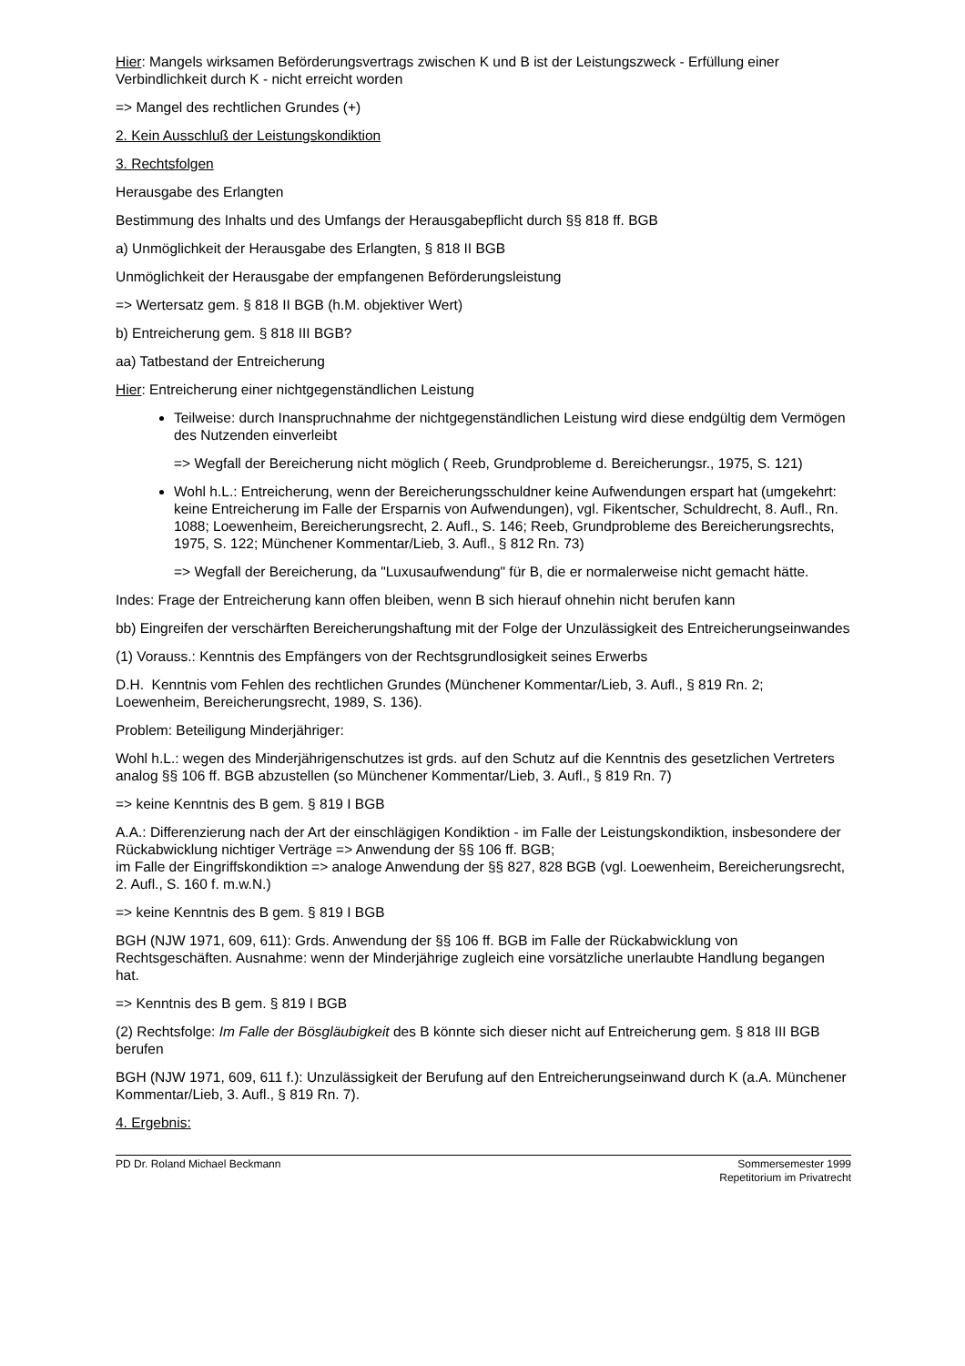Hier: Mangels wirksamen Beförderungsvertrags zwischen K und B ist der Leistungszweck - Erfüllung einer Verbindlichkeit durch K - nicht erreicht worden
=> Mangel des rechtlichen Grundes (+)
2. Kein Ausschluß der Leistungskondiktion
3. Rechtsfolgen
Herausgabe des Erlangten
Bestimmung des Inhalts und des Umfangs der Herausgabepflicht durch §§ 818 ff. BGB
a) Unmöglichkeit der Herausgabe des Erlangten, § 818 II BGB
Unmöglichkeit der Herausgabe der empfangenen Beförderungsleistung
=> Wertersatz gem. § 818 II BGB (h.M. objektiver Wert)
b) Entreicherung gem. § 818 III BGB?
aa) Tatbestand der Entreicherung
Hier: Entreicherung einer nichtgegenständlichen Leistung
Teilweise: durch Inanspruchnahme der nichtgegenständlichen Leistung wird diese endgültig dem Vermögen des Nutzenden einverleibt
=> Wegfall der Bereicherung nicht möglich ( Reeb, Grundprobleme d. Bereicherungsr., 1975, S. 121)
Wohl h.L.: Entreicherung, wenn der Bereicherungsschuldner keine Aufwendungen erspart hat (umgekehrt: keine Entreicherung im Falle der Ersparnis von Aufwendungen), vgl. Fikentscher, Schuldrecht, 8. Aufl., Rn. 1088; Loewenheim, Bereicherungsrecht, 2. Aufl., S. 146; Reeb, Grundprobleme des Bereicherungsrechts, 1975, S. 122; Münchener Kommentar/Lieb, 3. Aufl., § 812 Rn. 73)
=> Wegfall der Bereicherung, da "Luxusaufwendung" für B, die er normalerweise nicht gemacht hätte.
Indes: Frage der Entreicherung kann offen bleiben, wenn B sich hierauf ohnehin nicht berufen kann
bb) Eingreifen der verschärften Bereicherungshaftung mit der Folge der Unzulässigkeit des Entreicherungseinwandes
(1) Vorauss.: Kenntnis des Empfängers von der Rechtsgrundlosigkeit seines Erwerbs
D.H. Kenntnis vom Fehlen des rechtlichen Grundes (Münchener Kommentar/Lieb, 3. Aufl., § 819 Rn. 2; Loewenheim, Bereicherungsrecht, 1989, S. 136).
Problem: Beteiligung Minderjähriger:
Wohl h.L.: wegen des Minderjährigenschutzes ist grds. auf den Schutz auf die Kenntnis des gesetzlichen Vertreters analog §§ 106 ff. BGB abzustellen (so Münchener Kommentar/Lieb, 3. Aufl., § 819 Rn. 7)
=> keine Kenntnis des B gem. § 819 I BGB
A.A.: Differenzierung nach der Art der einschlägigen Kondiktion - im Falle der Leistungskondiktion, insbesondere der Rückabwicklung nichtiger Verträge => Anwendung der §§ 106 ff. BGB;
im Falle der Eingriffskondiktion => analoge Anwendung der §§ 827, 828 BGB (vgl. Loewenheim, Bereicherungsrecht, 2. Aufl., S. 160 f. m.w.N.)
=> keine Kenntnis des B gem. § 819 I BGB
BGH (NJW 1971, 609, 611): Grds. Anwendung der §§ 106 ff. BGB im Falle der Rückabwicklung von Rechtsgeschäften. Ausnahme: wenn der Minderjährige zugleich eine vorsätzliche unerlaubte Handlung begangen hat.
=> Kenntnis des B gem. § 819 I BGB
(2) Rechtsfolge: Im Falle der Bösgläubigkeit des B könnte sich dieser nicht auf Entreicherung gem. § 818 III BGB berufen
BGH (NJW 1971, 609, 611 f.): Unzulässigkeit der Berufung auf den Entreicherungseinwand durch K (a.A. Münchener Kommentar/Lieb, 3. Aufl., § 819 Rn. 7).
4. Ergebnis:
PD Dr. Roland Michael Beckmann Sommersemester 1999
Repetitorium im Privatrecht